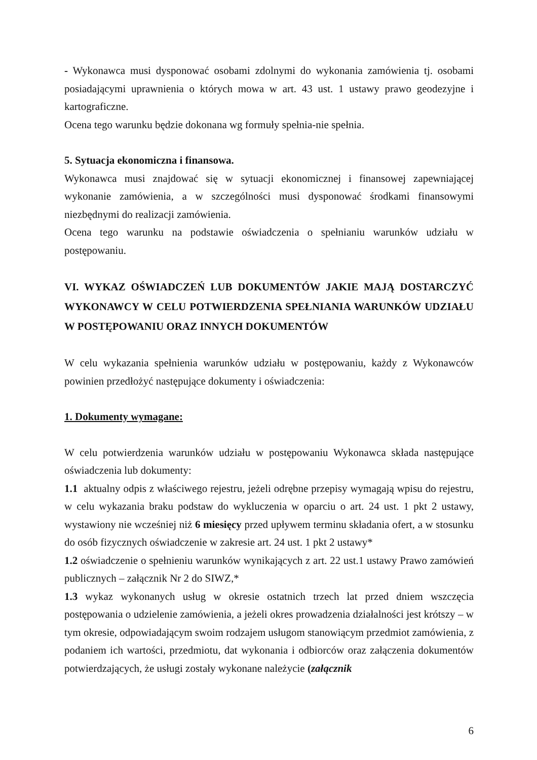- Wykonawca musi dysponować osobami zdolnymi do wykonania zamówienia tj. osobami posiadającymi uprawnienia o których mowa w art. 43 ust. 1 ustawy prawo geodezyjne i kartograficzne.
Ocena tego warunku będzie dokonana wg formuły spełnia-nie spełnia.
5. Sytuacja ekonomiczna i finansowa.
Wykonawca musi znajdować się w sytuacji ekonomicznej i finansowej zapewniającej wykonanie zamówienia, a w szczególności musi dysponować środkami finansowymi niezbędnymi do realizacji zamówienia.
Ocena tego warunku na podstawie oświadczenia o spełnianiu warunków udziału w postępowaniu.
VI. WYKAZ OŚWIADCZEŃ LUB DOKUMENTÓW JAKIE MAJĄ DOSTARCZYĆ WYKONAWCY W CELU POTWIERDZENIA SPEŁNIANIA WARUNKÓW UDZIAŁU W POSTĘPOWANIU ORAZ INNYCH DOKUMENTÓW
W celu wykazania spełnienia warunków udziału w postępowaniu, każdy z Wykonawców powinien przedłożyć następujące dokumenty i oświadczenia:
1. Dokumenty wymagane:
W celu potwierdzenia warunków udziału w postępowaniu Wykonawca składa następujące oświadczenia lub dokumenty:
1.1 aktualny odpis z właściwego rejestru, jeżeli odrębne przepisy wymagają wpisu do rejestru, w celu wykazania braku podstaw do wykluczenia w oparciu o art. 24 ust. 1 pkt 2 ustawy, wystawiony nie wcześniej niż 6 miesięcy przed upływem terminu składania ofert, a w stosunku do osób fizycznych oświadczenie w zakresie art. 24 ust. 1 pkt 2 ustawy*
1.2 oświadczenie o spełnieniu warunków wynikających z art. 22 ust.1 ustawy Prawo zamówień publicznych – załącznik Nr 2 do SIWZ,*
1.3 wykaz wykonanych usług w okresie ostatnich trzech lat przed dniem wszczęcia postępowania o udzielenie zamówienia, a jeżeli okres prowadzenia działalności jest krótszy – w tym okresie, odpowiadającym swoim rodzajem usługom stanowiącym przedmiot zamówienia, z podaniem ich wartości, przedmiotu, dat wykonania i odbiorców oraz załączenia dokumentów potwierdzających, że usługi zostały wykonane należycie (załącznik
6